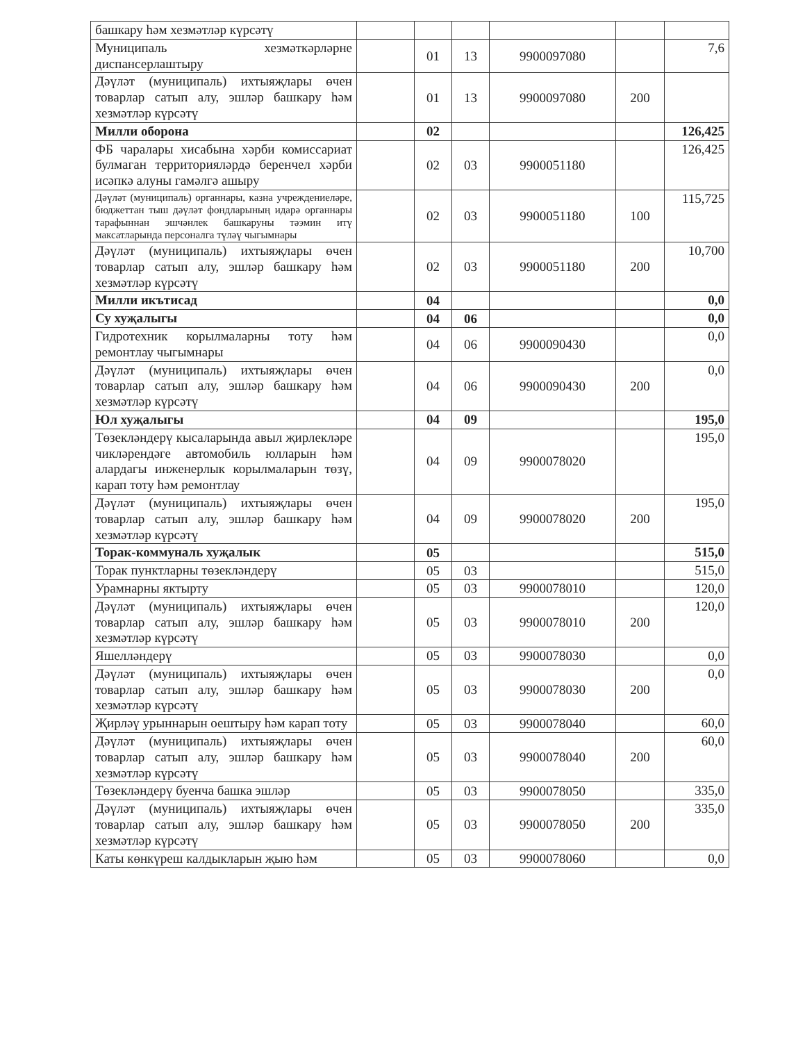| башкару һәм хезмәтләр күрсәтү | | | | | | |
| Муниципаль хезмәткәрләрне диспансерлаштыру | | 01 | 13 | 9900097080 | | 7,6 |
| Дәүләт (муниципаль) ихтыяҗлары өчен товарлар сатып алу, эшләр башкару һәм хезмәтләр күрсәтү | | 01 | 13 | 9900097080 | 200 | |
| Милли оборона | | 02 | | | | 126,425 |
| ФБ чаралары хисабына хәрби комиссариат булмаган территорияләрдә беренчел хәрби исәпкә алуны гамәлгә ашыру | | 02 | 03 | 9900051180 | | 126,425 |
| Дәүләт (муниципаль) органнары, казна учреждениеләре, бюджеттан тыш дәүләт фондларының идарә органнары тарафыннан эшчәнлек башкаруны тәэмин итү максатларында персоналга түләү чыгымнары | | 02 | 03 | 9900051180 | 100 | 115,725 |
| Дәүләт (муниципаль) ихтыяҗлары өчен товарлар сатып алу, эшләр башкару һәм хезмәтләр күрсәтү | | 02 | 03 | 9900051180 | 200 | 10,700 |
| Милли икътисад | | 04 | | | | 0,0 |
| Су хуҗалыгы | | 04 | 06 | | | 0,0 |
| Гидротехник корылмаларны тоту һәм ремонтлау чыгымнары | | 04 | 06 | 9900090430 | | 0,0 |
| Дәүләт (муниципаль) ихтыяҗлары өчен товарлар сатып алу, эшләр башкару һәм хезмәтләр күрсәтү | | 04 | 06 | 9900090430 | 200 | 0,0 |
| Юл хуҗалыгы | | 04 | 09 | | | 195,0 |
| Төзекләндерү кысаларында авыл җирлекләре чикләрендәге автомобиль юлларын һәм алардагы инженерлык корылмаларын төзү, карап тоту һәм ремонтлау | | 04 | 09 | 9900078020 | | 195,0 |
| Дәүләт (муниципаль) ихтыяҗлары өчен товарлар сатып алу, эшләр башкару һәм хезмәтләр күрсәтү | | 04 | 09 | 9900078020 | 200 | 195,0 |
| Торак-коммуналь хуҗалык | | 05 | | | | 515,0 |
| Торак пунктларны төзекләндерү | | 05 | 03 | | | 515,0 |
| Урамнарны яктырту | | 05 | 03 | 9900078010 | | 120,0 |
| Дәүләт (муниципаль) ихтыяҗлары өчен товарлар сатып алу, эшләр башкару һәм хезмәтләр күрсәтү | | 05 | 03 | 9900078010 | 200 | 120,0 |
| Яшелләндерү | | 05 | 03 | 9900078030 | | 0,0 |
| Дәүләт (муниципаль) ихтыяҗлары өчен товарлар сатып алу, эшләр башкару һәм хезмәтләр күрсәтү | | 05 | 03 | 9900078030 | 200 | 0,0 |
| Җирләү урыннарын оештыру һәм карап тоту | | 05 | 03 | 9900078040 | | 60,0 |
| Дәүләт (муниципаль) ихтыяҗлары өчен товарлар сатып алу, эшләр башкару һәм хезмәтләр күрсәтү | | 05 | 03 | 9900078040 | 200 | 60,0 |
| Төзекләндерү буенча башка эшләр | | 05 | 03 | 9900078050 | | 335,0 |
| Дәүләт (муниципаль) ихтыяҗлары өчен товарлар сатып алу, эшләр башкару һәм хезмәтләр күрсәтү | | 05 | 03 | 9900078050 | 200 | 335,0 |
| Каты көнкүреш калдыкларын җыю һәм | | 05 | 03 | 9900078060 | | 0,0 |